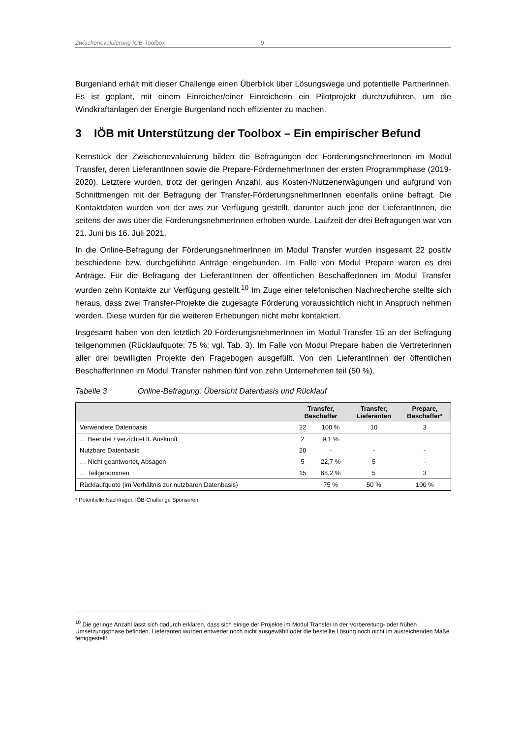Zwischenevaluierung IÖB-Toolbox 9
Burgenland erhält mit dieser Challenge einen Überblick über Lösungswege und potentielle PartnerInnen. Es ist geplant, mit einem Einreicher/einer Einreicherin ein Pilotprojekt durchzuführen, um die Windkraftanlagen der Energie Burgenland noch effizienter zu machen.
3 IÖB mit Unterstützung der Toolbox – Ein empirischer Befund
Kernstück der Zwischenevaluierung bilden die Befragungen der FörderungsnehmerInnen im Modul Transfer, deren LieferantInnen sowie die Prepare-FördernehmerInnen der ersten Programmphase (2019-2020). Letztere wurden, trotz der geringen Anzahl, aus Kosten-/Nutzenerwägungen und aufgrund von Schnittmengen mit der Befragung der Transfer-FörderungsnehmerInnen ebenfalls online befragt. Die Kontaktdaten wurden von der aws zur Verfügung gestellt, darunter auch jene der LieferantInnen, die seitens der aws über die FörderungsnehmerInnen erhoben wurde. Laufzeit der drei Befragungen war von 21. Juni bis 16. Juli 2021.
In die Online-Befragung der FörderungsnehmerInnen im Modul Transfer wurden insgesamt 22 positiv beschiedene bzw. durchgeführte Anträge eingebunden. Im Falle von Modul Prepare waren es drei Anträge. Für die Befragung der LieferantInnen der öffentlichen BeschafferInnen im Modul Transfer wurden zehn Kontakte zur Verfügung gestellt.<sup>10</sup> Im Zuge einer telefonischen Nachrecherche stellte sich heraus, dass zwei Transfer-Projekte die zugesagte Förderung voraussichtlich nicht in Anspruch nehmen werden. Diese wurden für die weiteren Erhebungen nicht mehr kontaktiert.
Insgesamt haben von den letztlich 20 FörderungsnehmerInnen im Modul Transfer 15 an der Befragung teilgenommen (Rücklaufquote: 75 %; vgl. Tab. 3). Im Falle von Modul Prepare haben die VertreterInnen aller drei bewilligten Projekte den Fragebogen ausgefüllt. Von den LieferantInnen der öffentlichen BeschafferInnen im Modul Transfer nahmen fünf von zehn Unternehmen teil (50 %).
Tabelle 3 Online-Befragung: Übersicht Datenbasis und Rücklauf
| | Transfer, Beschaffer | | Transfer, Lieferanten | Prepare, Beschaffer* |
| --- | --- | --- | --- | --- |
| Verwendete Datenbasis | 22 | 100 % | 10 | 3 |
| … Beendet / verzichtet lt. Auskunft | 2 | 9,1 % | | |
| Nutzbare Datenbasis | 20 | - | - | - |
| … Nicht geantwortet, Absagen | 5 | 22,7 % | 5 | - |
| … Teilgenommen | 15 | 68,2 % | 5 | 3 |
| Rücklaufquote (im Verhältnis zur nutzbaren Datenbasis) | | 75 % | 50 % | 100 % |
* Potentielle Nachfrager, IÖB-Challenge Sponsoren
<sup>10</sup> Die geringe Anzahl lässt sich dadurch erklären, dass sich einige der Projekte im Modul Transfer in der Vorbereitung- oder frühen Umsetzungsphase befinden. Lieferanten wurden entweder noch nicht ausgewählt oder die bestellte Lösung noch nicht im ausreichenden Maße fertiggestellt.